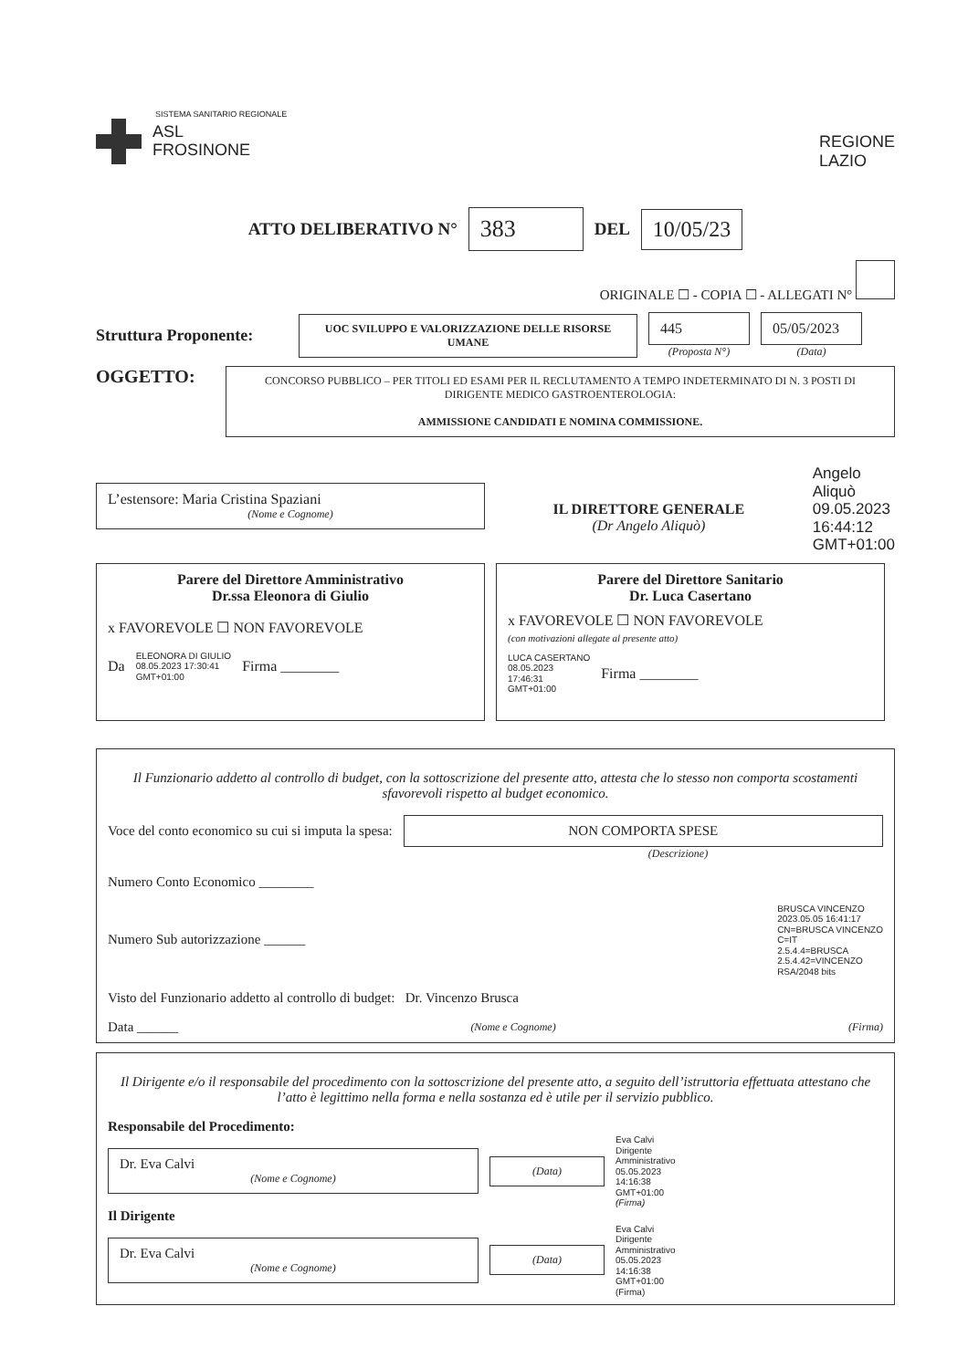SISTEMA SANITARIO REGIONALE
ASL
FROSINONE
REGIONE
LAZIO
ATTO DELIBERATIVO N° 383 DEL 10/05/23
ORIGINALE ☐ - COPIA ☐ - ALLEGATI N°
Struttura Proponente:
UOC SVILUPPO E VALORIZZAZIONE DELLE RISORSE UMANE
445
(Proposta N°)
05/05/2023
(Data)
OGGETTO:
CONCORSO PUBBLICO – PER TITOLI ED ESAMI PER IL RECLUTAMENTO A TEMPO INDETERMINATO DI N. 3 POSTI DI DIRIGENTE MEDICO GASTROENTEROLOGIA:
AMMISSIONE CANDIDATI E NOMINA COMMISSIONE.
L’estensore: Maria Cristina Spaziani
(Nome e Cognome)
IL DIRETTORE GENERALE
(Dr Angelo Aliquò)
Angelo
Aliquò
09.05.2023
16:44:12
GMT+01:00
Parere del Direttore Amministrativo
Dr.ssa Eleonora di Giulio
x FAVOREVOLE ☐ NON FAVOREVOLE
Da ELEONORA DI GIULIO
08.05.2023 17:30:41
GMT+01:00 Firma ________
Parere del Direttore Sanitario
Dr. Luca Casertano
x FAVOREVOLE ☐ NON FAVOREVOLE
(con motivazioni allegate al presente atto)
LUCA CASERTANO
08.05.2023
17:46:31
GMT+01:00 Firma ________
Il Funzionario addetto al controllo di budget, con la sottoscrizione del presente atto, attesta che lo stesso non comporta scostamenti sfavorevoli rispetto al budget economico.
Voce del conto economico su cui si imputa la spesa:
NON COMPORTA SPESE
(Descrizione)
Numero Conto Economico ________
Numero Sub autorizzazione ______ BRUSCA VINCENZO
2023.05.05 16:41:17
CN=BRUSCA VINCENZO
C=IT
2.5.4.4=BRUSCA
2.5.4.42=VINCENZO
RSA/2048 bits
Visto del Funzionario addetto al controllo di budget: Dr. Vincenzo Brusca
Data ______ (Nome e Cognome) (Firma)
Il Dirigente e/o il responsabile del procedimento con la sottoscrizione del presente atto, a seguito dell’istruttoria effettuata attestano che l’atto è legittimo nella forma e nella sostanza ed è utile per il servizio pubblico.
Responsabile del Procedimento:
Dr. Eva Calvi
(Nome e Cognome)
(Data)
Eva Calvi
Dirigente
Amministrativo
05.05.2023
14:16:38
GMT+01:00
(Firma)
Il Dirigente
Dr. Eva Calvi
(Nome e Cognome)
(Data)
Eva Calvi
Dirigente
Amministrativo
05.05.2023
14:16:38
GMT+01:00
(Firma)